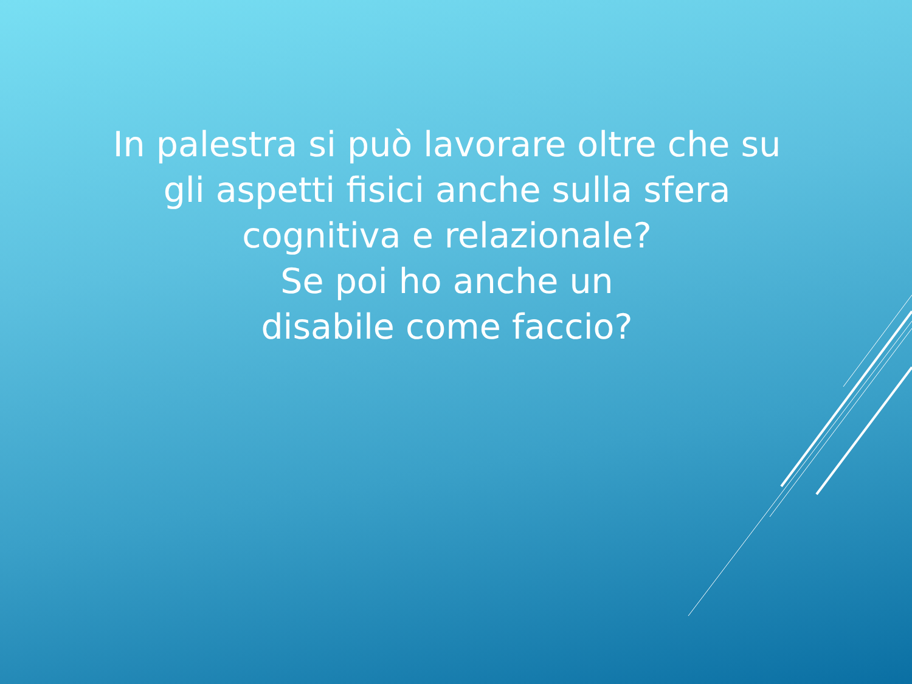In palestra si può lavorare oltre che su gli aspetti fisici anche sulla sfera cognitiva e relazionale?
Se poi ho anche un
disabile come faccio?